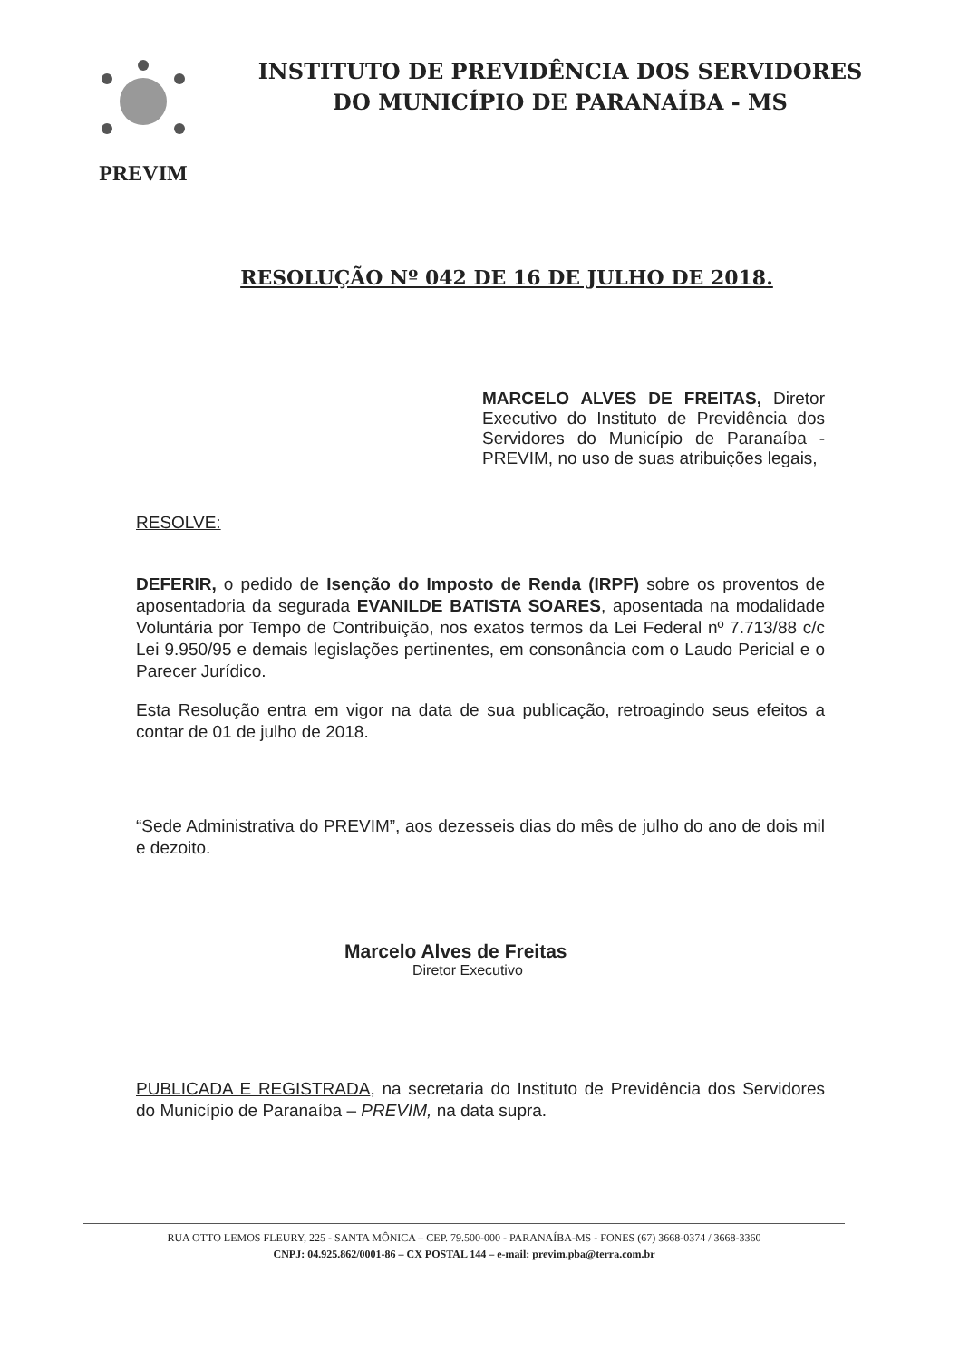PREVIM
INSTITUTO DE PREVIDÊNCIA DOS SERVIDORES
DO MUNICÍPIO DE PARANAÍBA - MS
RESOLUÇÃO Nº 042 DE 16 DE JULHO DE 2018.
MARCELO ALVES DE FREITAS, Diretor Executivo do Instituto de Previdência dos Servidores do Município de Paranaíba - PREVIM, no uso de suas atribuições legais,
RESOLVE:
DEFERIR, o pedido de Isenção do Imposto de Renda (IRPF) sobre os proventos de aposentadoria da segurada EVANILDE BATISTA SOARES, aposentada na modalidade Voluntária por Tempo de Contribuição, nos exatos termos da Lei Federal nº 7.713/88 c/c Lei 9.950/95 e demais legislações pertinentes, em consonância com o Laudo Pericial e o Parecer Jurídico.
Esta Resolução entra em vigor na data de sua publicação, retroagindo seus efeitos a contar de 01 de julho de 2018.
“Sede Administrativa do PREVIM”, aos dezesseis dias do mês de julho do ano de dois mil e dezoito.
Marcelo Alves de Freitas
Diretor Executivo
PUBLICADA E REGISTRADA, na secretaria do Instituto de Previdência dos Servidores do Município de Paranaíba – PREVIM, na data supra.
RUA OTTO LEMOS FLEURY, 225 - SANTA MÔNICA – CEP. 79.500-000 - PARANAÍBA-MS - FONES (67) 3668-0374 / 3668-3360
CNPJ: 04.925.862/0001-86 – CX POSTAL 144 – e-mail: previm.pba@terra.com.br